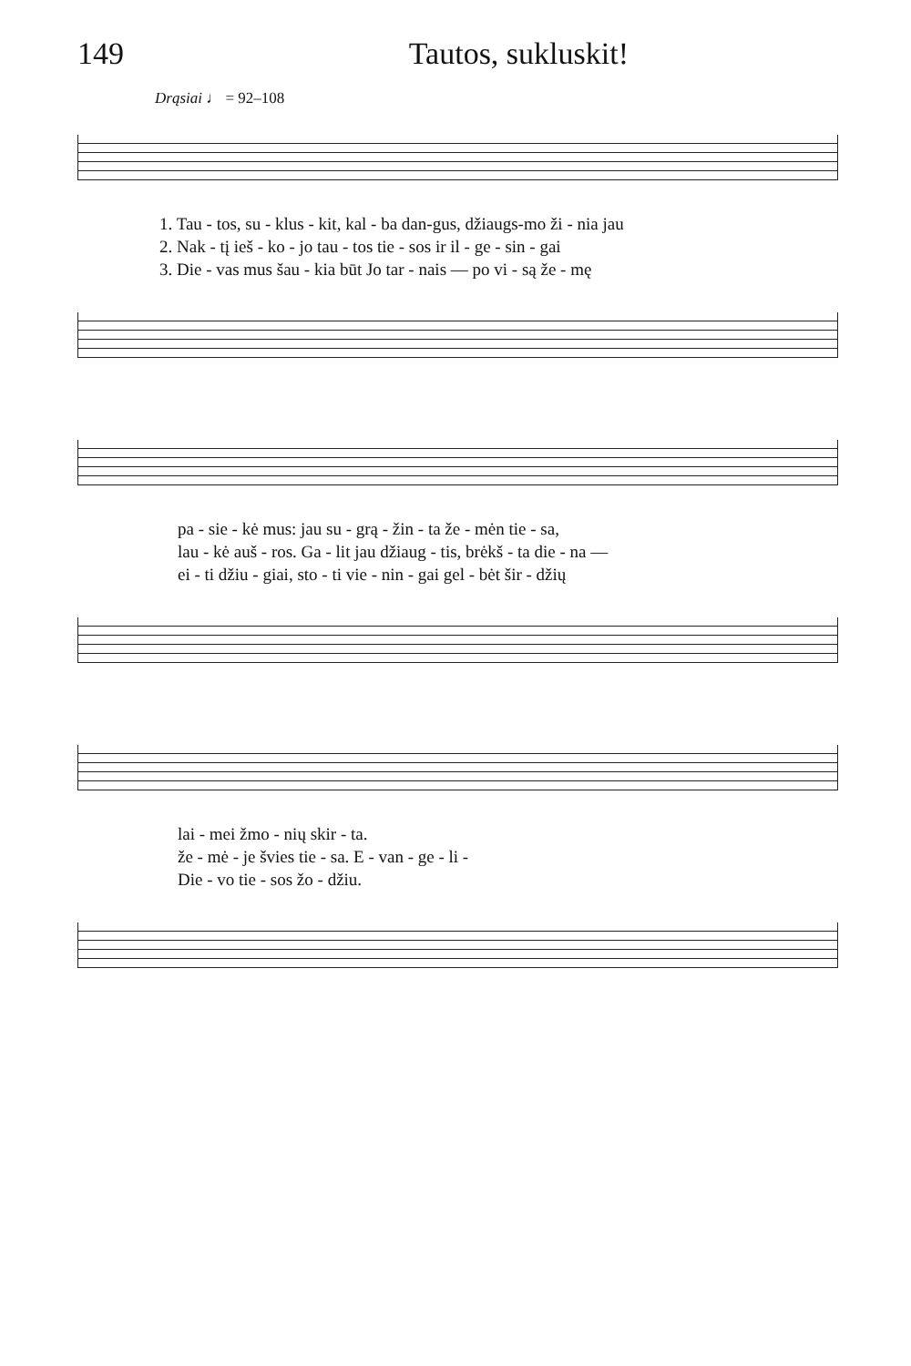149 Tautos, sukluskit!
Drąsiai ♩ = 92–108
1. Tau - tos, su - klus - kit, kal - ba dan-gus, džiaugs-mo ži - nia jau
2. Nak - tį ieš - ko - jo tau - tos tie - sos ir il - ge - sin - gai
3. Die - vas mus šau - kia būt Jo tar - nais — po vi - są že - mę
pa - sie - kė mus: jau su - grą - žin - ta že - mėn tie - sa,
lau - kė auš - ros. Ga - lit jau džiaug - tis, brėkš - ta die - na —
ei - ti džiu - giai, sto - ti vie - nin - gai gel - bėt šir - džių
lai - mei žmo - nių skir - ta.
že - mė - je švies tie - sa. E - van - ge - li -
Die - vo tie - sos žo - džiu.